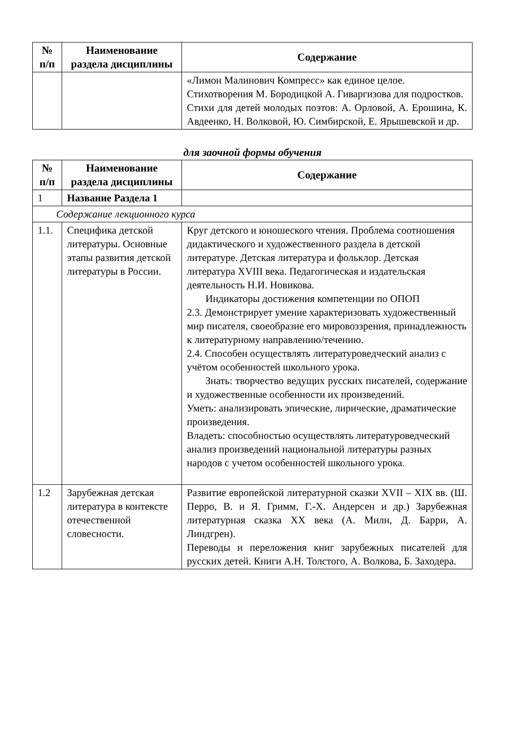| № п/п | Наименование раздела дисциплины | Содержание |
| --- | --- | --- |
| | | «Лимон Малинович Компресс» как единое целое. Стихотворения М. Бородицкой А. Гиваргизова для подростков. Стихи для детей молодых поэтов: А. Орловой, А. Ерошина, К. Авдеенко, Н. Волковой, Ю. Симбирской, Е. Ярышевской и др. |
для заочной формы обучения
| № п/п | Наименование раздела дисциплины | Содержание |
| --- | --- | --- |
| 1 | Название Раздела 1 | |
| Содержание лекционного курса | | |
| 1.1. | Специфика детской литературы. Основные этапы развития детской литературы в России. | Круг детского и юношеского чтения. Проблема соотношения дидактического и художественного раздела в детской литературе. Детская литература и фольклор. Детская литература XVIII века. Педагогическая и издательская деятельность Н.И. Новикова. Индикаторы достижения компетенции по ОПОП 2.3. Демонстрирует умение характеризовать художественный мир писателя, своеобразие его мировоззрения, принадлежность к литературному направлению/течению. 2.4. Способен осуществлять литературоведческий анализ с учётом особенностей школьного урока. Знать: творчество ведущих русских писателей, содержание и художественные особенности их произведений. Уметь: анализировать эпические, лирические, драматические произведения. Владеть: способностью осуществлять литературоведческий анализ произведений национальной литературы разных народов с учетом особенностей школьного урока. |
| 1.2 | Зарубежная детская литература в контексте отечественной словесности. | Развитие европейской литературной сказки XVII – XIX вв. (Ш. Перро, В. и Я. Гримм, Г.-Х. Андерсен и др.) Зарубежная литературная сказка XX века (А. Милн, Д. Барри, А. Линдгрен). Переводы и переложения книг зарубежных писателей для русских детей. Книги А.Н. Толстого, А. Волкова, Б. Заходера. |